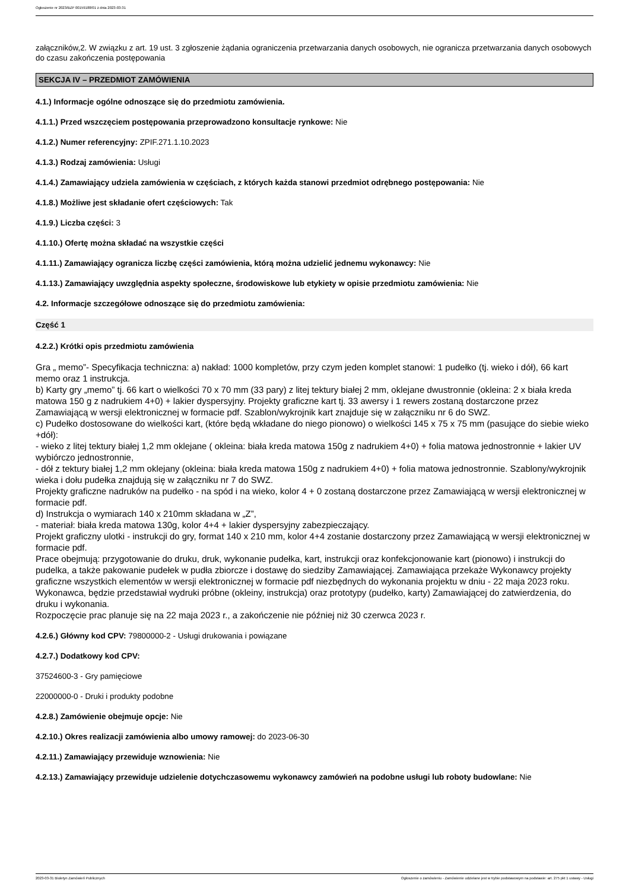Ogłoszenie nr 2023/BZP 00159188/01 z dnia 2023-03-31
załączników,2. W związku z art. 19 ust. 3 zgłoszenie żądania ograniczenia przetwarzania danych osobowych, nie ogranicza przetwarzania danych osobowych do czasu zakończenia postępowania
SEKCJA IV – PRZEDMIOT ZAMÓWIENIA
4.1.) Informacje ogólne odnoszące się do przedmiotu zamówienia.
4.1.1.) Przed wszczęciem postępowania przeprowadzono konsultacje rynkowe: Nie
4.1.2.) Numer referencyjny: ZPIF.271.1.10.2023
4.1.3.) Rodzaj zamówienia: Usługi
4.1.4.) Zamawiający udziela zamówienia w częściach, z których każda stanowi przedmiot odrębnego postępowania: Nie
4.1.8.) Możliwe jest składanie ofert częściowych: Tak
4.1.9.) Liczba części: 3
4.1.10.) Ofertę można składać na wszystkie części
4.1.11.) Zamawiający ogranicza liczbę części zamówienia, którą można udzielić jednemu wykonawcy: Nie
4.1.13.) Zamawiający uwzględnia aspekty społeczne, środowiskowe lub etykiety w opisie przedmiotu zamówienia: Nie
4.2. Informacje szczegółowe odnoszące się do przedmiotu zamówienia:
Część 1
4.2.2.) Krótki opis przedmiotu zamówienia
Gra „ memo”- Specyfikacja techniczna: a) nakład: 1000 kompletów, przy czym jeden komplet stanowi: 1 pudełko (tj. wieko i dół), 66 kart memo oraz 1 instrukcja.
b) Karty gry „memo” tj. 66 kart o wielkości 70 x 70 mm (33 pary) z litej tektury białej 2 mm, oklejane dwustronnie (okleina: 2 x biała kreda matowa 150 g z nadrukiem 4+0) + lakier dyspersyjny. Projekty graficzne kart tj. 33 awersy i 1 rewers zostaną dostarczone przez Zamawiającą w wersji elektronicznej w formacie pdf. Szablon/wykrojnik kart znajduje się w załączniku nr 6 do SWZ.
c) Pudełko dostosowane do wielkości kart, (które będą wkładane do niego pionowo) o wielkości 145 x 75 x 75 mm (pasujące do siebie wieko +dół):
- wieko z litej tektury białej 1,2 mm oklejane ( okleina: biała kreda matowa 150g z nadrukiem 4+0) + folia matowa jednostronnie + lakier UV wybiórczo jednostronnie,
- dół z tektury białej 1,2 mm oklejany (okleina: biała kreda matowa 150g z nadrukiem 4+0) + folia matowa jednostronnie. Szablony/wykrojnik wieka i dołu pudełka znajdują się w załączniku nr 7 do SWZ.
Projekty graficzne nadruków na pudełko - na spód i na wieko, kolor 4 + 0 zostaną dostarczone przez Zamawiającą w wersji elektronicznej w formacie pdf.
d) Instrukcja o wymiarach 140 x 210mm składana w „Z”,
- materiał: biała kreda matowa 130g, kolor 4+4 + lakier dyspersyjny zabezpieczający.
Projekt graficzny ulotki - instrukcji do gry, format 140 x 210 mm, kolor 4+4 zostanie dostarczony przez Zamawiającą w wersji elektronicznej w formacie pdf.
Prace obejmują: przygotowanie do druku, druk, wykonanie pudełka, kart, instrukcji oraz konfekcjonowanie kart (pionowo) i instrukcji do pudelka, a także pakowanie pudełek w pudła zbiorcze i dostawę do siedziby Zamawiającej. Zamawiająca przekaże Wykonawcy projekty graficzne wszystkich elementów w wersji elektronicznej w formacie pdf niezbędnych do wykonania projektu w dniu - 22 maja 2023 roku. Wykonawca, będzie przedstawiał wydruki próbne (okleiny, instrukcja) oraz prototypy (pudełko, karty) Zamawiającej do zatwierdzenia, do druku i wykonania.
Rozpoczęcie prac planuje się na 22 maja 2023 r., a zakończenie nie później niż 30 czerwca 2023 r.
4.2.6.) Główny kod CPV: 79800000-2 - Usługi drukowania i powiązane
4.2.7.) Dodatkowy kod CPV:
37524600-3 - Gry pamięciowe
22000000-0 - Druki i produkty podobne
4.2.8.) Zamówienie obejmuje opcje: Nie
4.2.10.) Okres realizacji zamówienia albo umowy ramowej: do 2023-06-30
4.2.11.) Zamawiający przewiduje wznowienia: Nie
4.2.13.) Zamawiający przewiduje udzielenie dotychczasowemu wykonawcy zamówień na podobne usługi lub roboty budowlane: Nie
2023-03-31 Biuletyn Zamówień Publicznych Ogłoszenie o zamówieniu - Zamówienie udzielane jest w trybie podstawowym na podstawie: art. 275 pkt 1 ustawy - Usługi